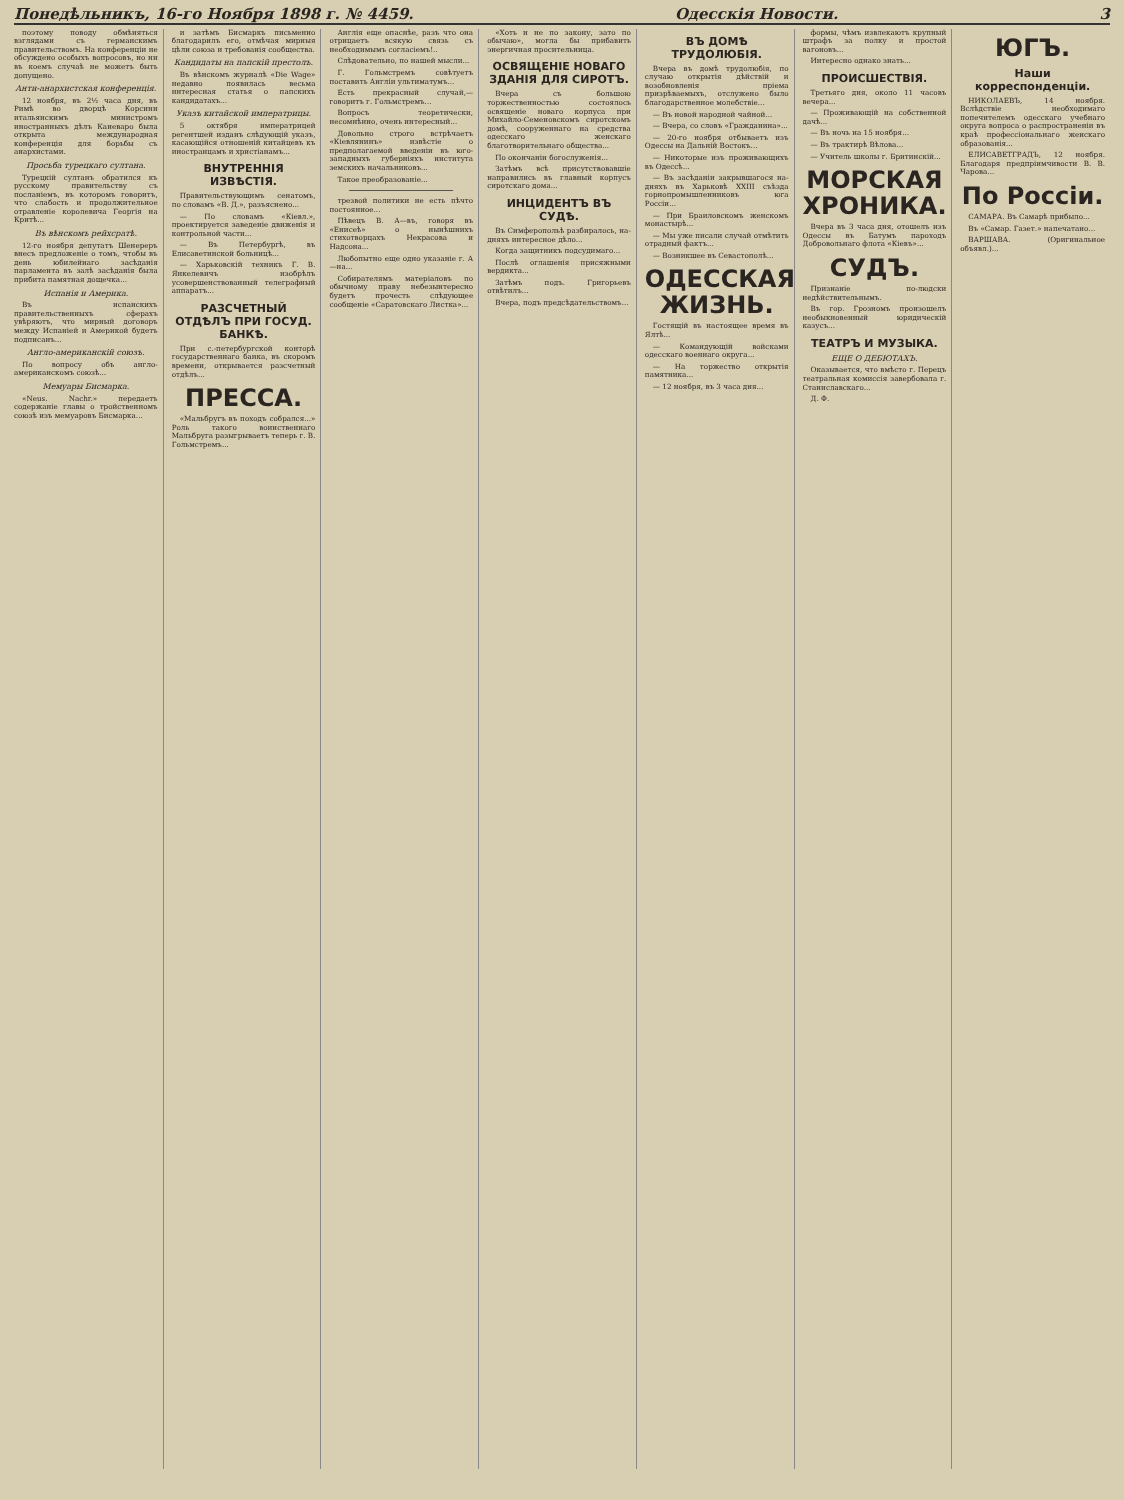Понедѣльникъ, 16-го Ноября 1898 г. № 4459. Одесскія Новости. 3
поэтому поводу обмѣняться взглядами съ германскимъ правительствомъ. На конференціи не обсуждено особыхъ вопросовъ, но ни въ коемъ случаѣ не можетъ быть допущено.
Анти-анархистская конференція.
12 ноября, въ 2½ часа дня, въ Римѣ во дворцѣ Корсини итальянскимъ министромъ иностранныхъ дѣлъ Каневаро была открыта международная конференція для борьбы съ анархистами.
Просьба турецкаго султана.
Турецкій султанъ обратился къ русскому правительству съ посланіемъ, въ которомъ говоритъ, что слабость и продолжительное отравленіе королевича Георгія на Критѣ...
Въ вѣнскомъ рейхсратѣ.
12-го ноября депутатъ Шенереръ внесъ предложеніе о томъ, чтобы въ день юбилейнаго засѣданія парламента въ залѣ засѣданія была прибита памятная дощечка...
Испанія и Америка.
Въ испанскихъ правительственныхъ сферахъ увѣряютъ, что мирный договоръ между Испаніей и Америкой будетъ подписанъ...
Англо-американскій союзъ.
По вопросу объ англо-американскомъ союзѣ...
Мемуары Бисмарка.
«Neus. Nachr.» передаетъ содержаніе главы о тройственномъ союзѣ изъ мемуаровъ Бисмарка...
и затѣмъ Бисмаркъ письменно благодарилъ его, отмѣчая мирныя цѣли союза и требованія сообщества.
Кандидаты на папскій престолъ.
Въ вѣнскомъ журналѣ «Die Wage» недавно появилась весьма интересная статья о папскихъ кандидатахъ...
Указъ китайской императрицы.
5 октября императрицей регентшей изданъ слѣдующій указъ, касающійся отношеній китайцевъ къ иностранцамъ и христіанамъ...
ВНУТРЕННІЯ ИЗВѢСТІЯ.
Правительствующимъ сенатомъ, по словамъ «В. Д.», разъяснено...
— По словамъ «Кіевл.», проектируется заведеніе движенія и контрольной части...
— Въ Петербургѣ, въ Елисаветинской больницѣ...
— Харьковскій техникъ Г. В. Янкелевичъ изобрѣлъ усовершенствованный телеграфный аппаратъ...
РАЗСЧЕТНЫЙ ОТДѢЛЪ ПРИ ГОСУД. БАНКѢ.
При с.-петербургской конторѣ государственнаго банка, въ скоромъ времени, открывается разсчетный отдѣлъ...
ПРЕССА.
«Мальбругъ въ походъ собрался...» Роль такого воинственнаго Мальбруга разыгрываетъ теперь г. В. Гольмстремъ...
Англія еще опаснѣе, разъ что она отрицаетъ всякую связь съ необходимымъ согласіемъ!..
Слѣдовательно, по нашей мысли...
Г. Гольмстремъ совѣтуетъ поставить Англіи ультиматумъ...
Есть прекрасный случай,— говоритъ г. Гольмстремъ...
Вопросъ теоретически, несомнѣнно, очень интересный...
Довольно строго встрѣчаетъ «Кіевлянинъ» извѣстіе о предполагаемой введеніи въ юго-западныхъ губерніяхъ института земскихъ начальниковъ...
Такое преобразованіе...
трезвой политики не есть пѣчто постоянное...
Пѣвецъ В. А—въ, говоря въ «Енисеѣ» о нынѣшнихъ стихотворцахъ Некрасова и Надсона...
Любопытно еще одно указаніе г. А—на...
Собирателямъ матеріаловъ по обычному праву небезынтересно будетъ прочесть слѣдующее сообщеніе «Саратовскаго Листка»...
«Хоть и не по закону, зато по обычаю», могла бы прибавить энергичная просительница.
ОСВЯЩЕНІЕ НОВАГО ЗДАНІЯ ДЛЯ СИРОТЪ.
Вчера съ большою торжественностью состоялось освященіе новаго корпуса при Михайло-Семеновскомъ сиротскомъ домѣ, сооруженнаго на средства одесскаго женскаго благотворительнаго общества...
По окончаніи богослуженія...
Затѣмъ всѣ присутствовавшіе направились въ главный корпусъ сиротскаго дома...
ИНЦИДЕНТЪ ВЪ СУДѢ.
Въ Симферопольѣ разбиралось, на-дняхъ интересное дѣло...
Когда защитникъ подсудимаго...
Послѣ оглашенія присяжными вердикта...
Затѣмъ подъ. Григорьевъ отвѣтилъ...
Вчера, подъ предсѣдательствомъ...
ВЪ ДОМѢ ТРУДОЛЮБІЯ.
Вчера въ домѣ трудолюбія, по случаю открытія дѣйствій и возобновленія пріема призрѣваемыхъ, отслужено было благодарственное молебствіе...
— Въ новой народной чайной...
— Вчера, со словъ «Гражданина»...
— 20-го ноября отбываетъ изъ Одессы на Дальній Востокъ...
— Никоторые изъ проживающихъ въ Одессѣ...
— Въ засѣданіи закрывшагося на-дняхъ въ Харьковѣ XXIII съѣзда горнопромышленниковъ юга Россіи...
— При Браиловскомъ женскомъ монастырѣ...
— Мы уже писали случай отмѣтить отрадный фактъ...
— Возникшее въ Севастополѣ...
ОДЕССКАЯ ЖИЗНЬ.
Гостящій въ настоящее время въ Ялтѣ...
— Командующій войсками одесскаго военнаго округа...
— На торжество открытія памятника...
— 12 ноября, въ 3 часа дня...
формы, чѣмъ извлекаютъ крупный штрафъ за полку и простой вагоновъ...
Интересно однако знать...
ПРОИСШЕСТВІЯ.
Третьяго дня, около 11 часовъ вечера...
— Проживающій на собственной дачѣ...
— Въ ночь на 15 ноября...
— Въ трактирѣ Вѣлова...
— Учитель школы г. Бритинскій...
МОРСКАЯ ХРОНИКА.
Вчера въ 3 часа дня, отошелъ изъ Одессы въ Батумъ пароходъ Добровольнаго флота «Кіевъ»...
СУДЪ.
Признаніе по-людски недѣйствительнымъ.
Въ гор. Грозномъ произошелъ необыкновенный юридическій казусъ...
ТЕАТРЪ И МУЗЫКА.
ЕЩЕ О ДЕБЮТАХЪ.
Оказывается, что вмѣсто г. Перецъ театральная комиссія завербовала г. Станиславскаго...
Д. Ф.
ЮГЪ.
Наши корреспонденціи.
НИКОЛАЕВЪ, 14 ноября. Вслѣдствіе необходимаго попечителемъ одесскаго учебнаго округа вопроса о распространеніи въ краѣ профессіональнаго женскаго образованія...
ЕЛИСАВЕТГРАДЪ, 12 ноября. Благодаря предпріимчивости В. В. Чарова...
По Россіи.
САМАРА. Въ Самарѣ прибыло...
Въ «Самар. Газет.» напечатано...
ВАРШАВА. (Оригинальное объявл.)...